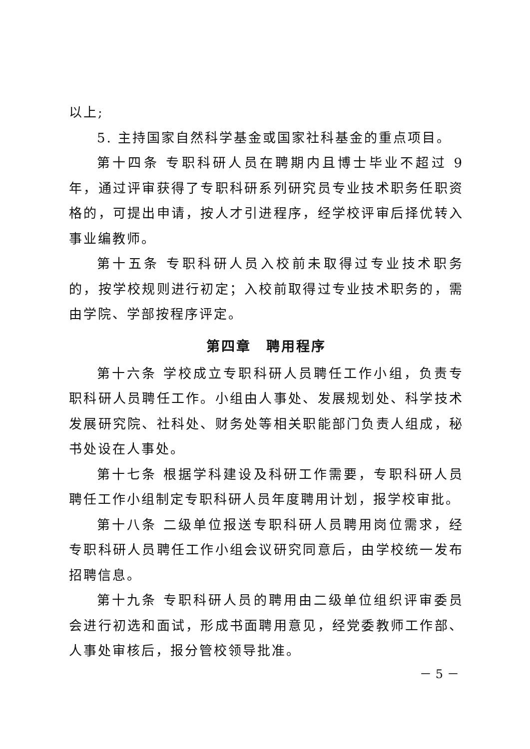以上;
5. 主持国家自然科学基金或国家社科基金的重点项目。
第十四条 专职科研人员在聘期内且博士毕业不超过 9 年，通过评审获得了专职科研系列研究员专业技术职务任职资格的，可提出申请，按人才引进程序，经学校评审后择优转入事业编教师。
第十五条 专职科研人员入校前未取得过专业技术职务的，按学校规则进行初定；入校前取得过专业技术职务的，需由学院、学部按程序评定。
第四章　聘用程序
第十六条 学校成立专职科研人员聘任工作小组，负责专职科研人员聘任工作。小组由人事处、发展规划处、科学技术发展研究院、社科处、财务处等相关职能部门负责人组成，秘书处设在人事处。
第十七条 根据学科建设及科研工作需要，专职科研人员聘任工作小组制定专职科研人员年度聘用计划，报学校审批。
第十八条 二级单位报送专职科研人员聘用岗位需求，经专职科研人员聘任工作小组会议研究同意后，由学校统一发布招聘信息。
第十九条 专职科研人员的聘用由二级单位组织评审委员会进行初选和面试，形成书面聘用意见，经党委教师工作部、人事处审核后，报分管校领导批准。
－ 5 －